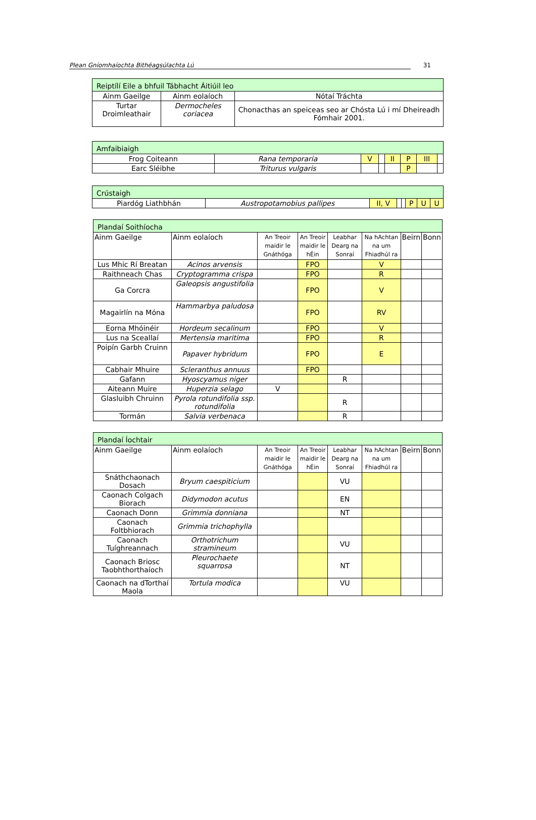Plean Gníomhaíochta Bithéagsúlachta Lú 31
| Reiptílí Eile a bhfuil Tábhacht Áitiúil leo | | |
| Ainm Gaeilge | Ainm eolaíoch | Nótaí Tráchta |
| Turtar Droimleathair | Dermocheles coriacea | Chonacthas an speiceas seo ar Chósta Lú i mí Dheireadh Fómhair 2001. |
| Amfaibiaigh | | | | | | | |
| Frog Coiteann | Rana temporaria | V | | II | P | III | |
| Earc Sléibhe | Triturus vulgaris | | | | P | | |
| Crústaigh | | | | | | | |
| Piardóg Liathbhán | Austropotamobius pallipes | II, V | | | P | U | U |
| Plandaí Soithíocha | | | | | | | |
| Ainm Gaeilge | Ainm eolaíoch | An Treoir maidir le Gnáthóga | An Treoir maidir le hÉin | Leabhar Dearg na Sonraí | Na hAchtan na um Fhiadhúl ra | Beirn | Bonn |
| Lus Mhic Rí Breatan | Acinos arvensis | | FPO | | V | | |
| Raithneach Chas | Cryptogramma crispa | | FPO | | R | | |
| Ga Corcra | Galeopsis angustifolia | | FPO | | V | | |
| Magairlín na Móna | Hammarbya paludosa | | FPO | | RV | | |
| Eorna Mhóinéir | Hordeum secalinum | | FPO | | V | | |
| Lus na Sceallaí | Mertensia maritima | | FPO | | R | | |
| Poipín Garbh Cruinn | Papaver hybridum | | FPO | | E | | |
| Cabhair Mhuire | Scleranthus annuus | | FPO | | | | |
| Gafann | Hyoscyamus niger | | | R | | | |
| Aiteann Muire | Huperzia selago | V | | | | | |
| Glasluibh Chruinn | Pyrola rotundifolia ssp. rotundifolia | | | R | | | |
| Tormán | Salvia verbenaca | | | R | | | |
| Plandaí Íochtair | | | | | | | |
| Ainm Gaeilge | Ainm eolaíoch | An Treoir maidir le Gnáthóga | An Treoir maidir le hÉin | Leabhar Dearg na Sonraí | Na hAchtan na um Fhiadhúl ra | Beirn | Bonn |
| Snáthchaonach Dosach | Bryum caespiticium | | | VU | | | |
| Caonach Colgach Biorach | Didymodon acutus | | | EN | | | |
| Caonach Donn | Grimmia donniana | | | NT | | | |
| Caonach Foltbhiorach | Grimmia trichophylla | | | | | | |
| Caonach Tuíghreannach | Orthotrichum stramineum | | | VU | | | |
| Caonach Briosc Taobhthorthaíoch | Pleurochaete squarrosa | | | NT | | | |
| Caonach na dTorthaí Maola | Tortula modica | | | VU | | | |